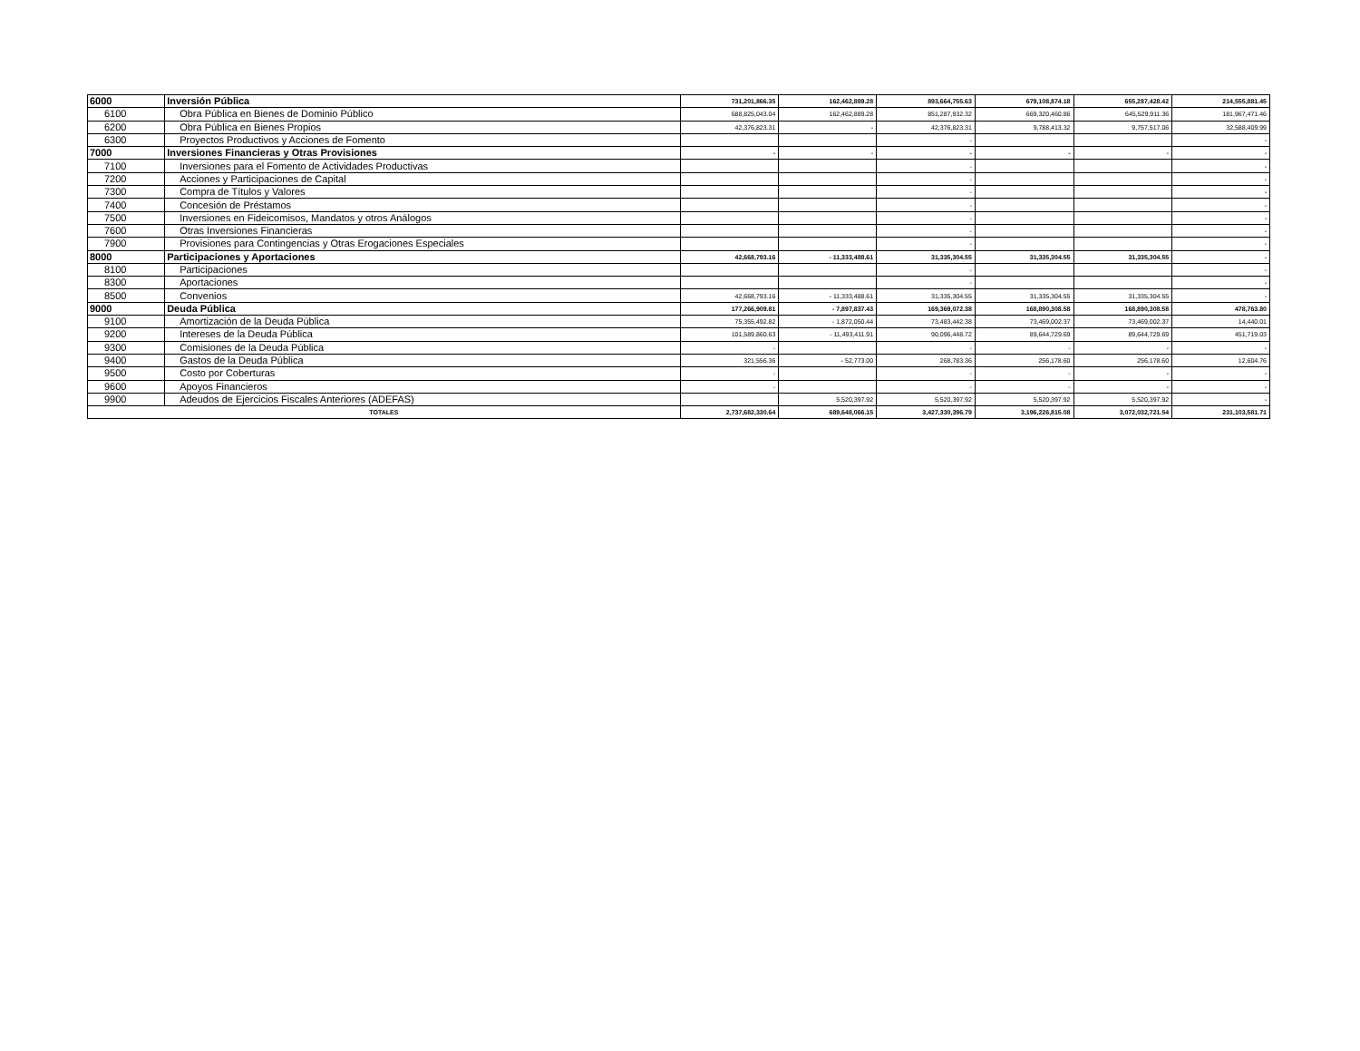| 6000 | Inversión Pública | 731,201,866.35 | 162,462,889.28 | 893,664,755.63 | 679,108,874.18 | 655,287,428.42 | 214,555,881.45 |
| 6100 | Obra Pública en Bienes de Dominio Público | 688,825,043.04 | 162,462,889.28 | 851,287,932.32 | 669,320,460.86 | 645,529,911.36 | 181,967,471.46 |
| 6200 | Obra Pública en Bienes Propios | 42,376,823.31 | - | 42,376,823.31 | 9,788,413.32 | 9,757,517.06 | 32,588,409.99 |
| 6300 | Proyectos Productivos y Acciones de Fomento | | | - | | | - |
| 7000 | Inversiones Financieras y Otras Provisiones | - | - | - | - | - | - |
| 7100 | Inversiones para el Fomento de Actividades Productivas | | | - | | | - |
| 7200 | Acciones y Participaciones de Capital | | | - | | | - |
| 7300 | Compra de Títulos y Valores | | | - | | | - |
| 7400 | Concesión de Préstamos | | | - | | | - |
| 7500 | Inversiones en Fideicomisos, Mandatos y otros Análogos | | | - | | | - |
| 7600 | Otras Inversiones Financieras | | | - | | | - |
| 7900 | Provisiones para Contingencias y Otras Erogaciones Especiales | | | - | | | - |
| 8000 | Participaciones y Aportaciones | 42,668,793.16 | - 11,333,488.61 | 31,335,304.55 | 31,335,304.55 | 31,335,304.55 | - |
| 8100 | Participaciones | | | - | | | - |
| 8300 | Aportaciones | | | - | | | - |
| 8500 | Convenios | 42,668,793.16 | - 11,333,488.61 | 31,335,304.55 | 31,335,304.55 | 31,335,304.55 | - |
| 9000 | Deuda Pública | 177,266,909.81 | - 7,897,837.43 | 169,369,072.38 | 168,890,308.58 | 168,890,308.58 | 478,763.80 |
| 9100 | Amortización de la Deuda Pública | 75,355,492.82 | - 1,872,050.44 | 73,483,442.38 | 73,469,002.37 | 73,469,002.37 | 14,440.01 |
| 9200 | Intereses de la Deuda Pública | 101,589,860.63 | - 11,493,411.91 | 90,096,448.72 | 89,644,729.69 | 89,644,729.69 | 451,719.03 |
| 9300 | Comisiones de la Deuda Pública | - | | - | - | - | - |
| 9400 | Gastos de la Deuda Pública | 321,556.36 | - 52,773.00 | 268,783.36 | 256,178.60 | 256,178.60 | 12,604.76 |
| 9500 | Costo por Coberturas | - | | - | - | - | - |
| 9600 | Apoyos Financieros | - | | - | - | - | - |
| 9900 | Adeudos de Ejercicios Fiscales Anteriores (ADEFAS) | | 5,520,397.92 | 5,520,397.92 | 5,520,397.92 | 5,520,397.92 | - |
| TOTALES | | 2,737,682,330.64 | 689,648,066.15 | 3,427,330,396.79 | 3,196,226,815.08 | 3,072,032,721.54 | 231,103,581.71 |